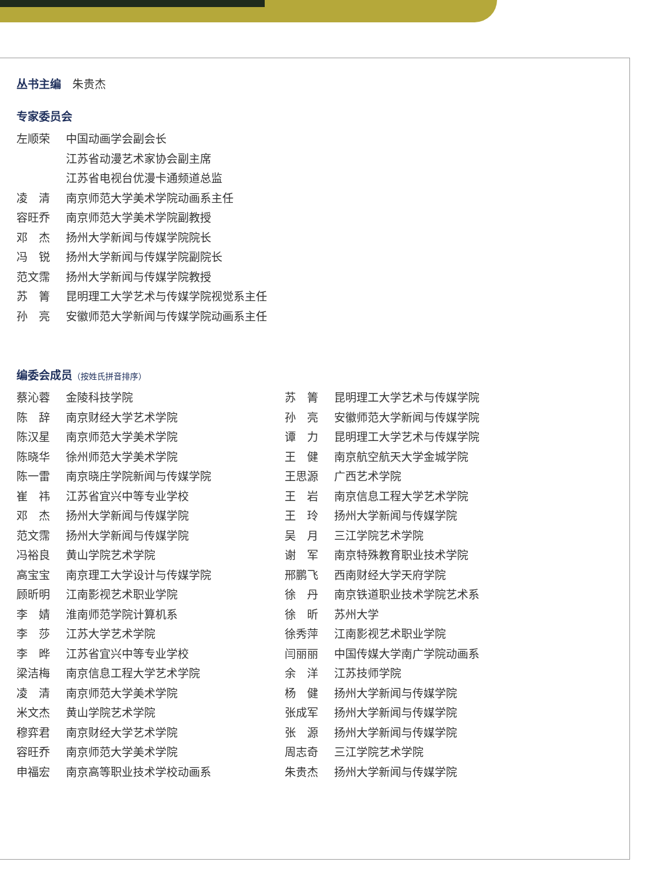丛书主编　朱贵杰
专家委员会
| 左顺荣 | 中国动画学会副会长 |
| | 江苏省动漫艺术家协会副主席 |
| | 江苏省电视台优漫卡通频道总监 |
| 凌 清 | 南京师范大学美术学院动画系主任 |
| 容旺乔 | 南京师范大学美术学院副教授 |
| 邓 杰 | 扬州大学新闻与传媒学院院长 |
| 冯 锐 | 扬州大学新闻与传媒学院副院长 |
| 范文霈 | 扬州大学新闻与传媒学院教授 |
| 苏 箐 | 昆明理工大学艺术与传媒学院视觉系主任 |
| 孙 亮 | 安徽师范大学新闻与传媒学院动画系主任 |
编委会成员（按姓氏拼音排序）
| 蔡沁蓉 | 金陵科技学院 | 苏 箐 | 昆明理工大学艺术与传媒学院 |
| 陈 辞 | 南京财经大学艺术学院 | 孙 亮 | 安徽师范大学新闻与传媒学院 |
| 陈汉星 | 南京师范大学美术学院 | 谭 力 | 昆明理工大学艺术与传媒学院 |
| 陈晓华 | 徐州师范大学美术学院 | 王 健 | 南京航空航天大学金城学院 |
| 陈一雷 | 南京晓庄学院新闻与传媒学院 | 王思源 | 广西艺术学院 |
| 崔 祎 | 江苏省宜兴中等专业学校 | 王 岩 | 南京信息工程大学艺术学院 |
| 邓 杰 | 扬州大学新闻与传媒学院 | 王 玲 | 扬州大学新闻与传媒学院 |
| 范文霈 | 扬州大学新闻与传媒学院 | 吴 月 | 三江学院艺术学院 |
| 冯裕良 | 黄山学院艺术学院 | 谢 军 | 南京特殊教育职业技术学院 |
| 高宝宝 | 南京理工大学设计与传媒学院 | 邢鹏飞 | 西南财经大学天府学院 |
| 顾昕明 | 江南影视艺术职业学院 | 徐 丹 | 南京铁道职业技术学院艺术系 |
| 李 婧 | 淮南师范学院计算机系 | 徐 昕 | 苏州大学 |
| 李 莎 | 江苏大学艺术学院 | 徐秀萍 | 江南影视艺术职业学院 |
| 李 晔 | 江苏省宜兴中等专业学校 | 闫丽丽 | 中国传媒大学南广学院动画系 |
| 梁洁梅 | 南京信息工程大学艺术学院 | 余 洋 | 江苏技师学院 |
| 凌 清 | 南京师范大学美术学院 | 杨 健 | 扬州大学新闻与传媒学院 |
| 米文杰 | 黄山学院艺术学院 | 张成军 | 扬州大学新闻与传媒学院 |
| 穆弈君 | 南京财经大学艺术学院 | 张 源 | 扬州大学新闻与传媒学院 |
| 容旺乔 | 南京师范大学美术学院 | 周志奇 | 三江学院艺术学院 |
| 申福宏 | 南京高等职业技术学校动画系 | 朱贵杰 | 扬州大学新闻与传媒学院 |